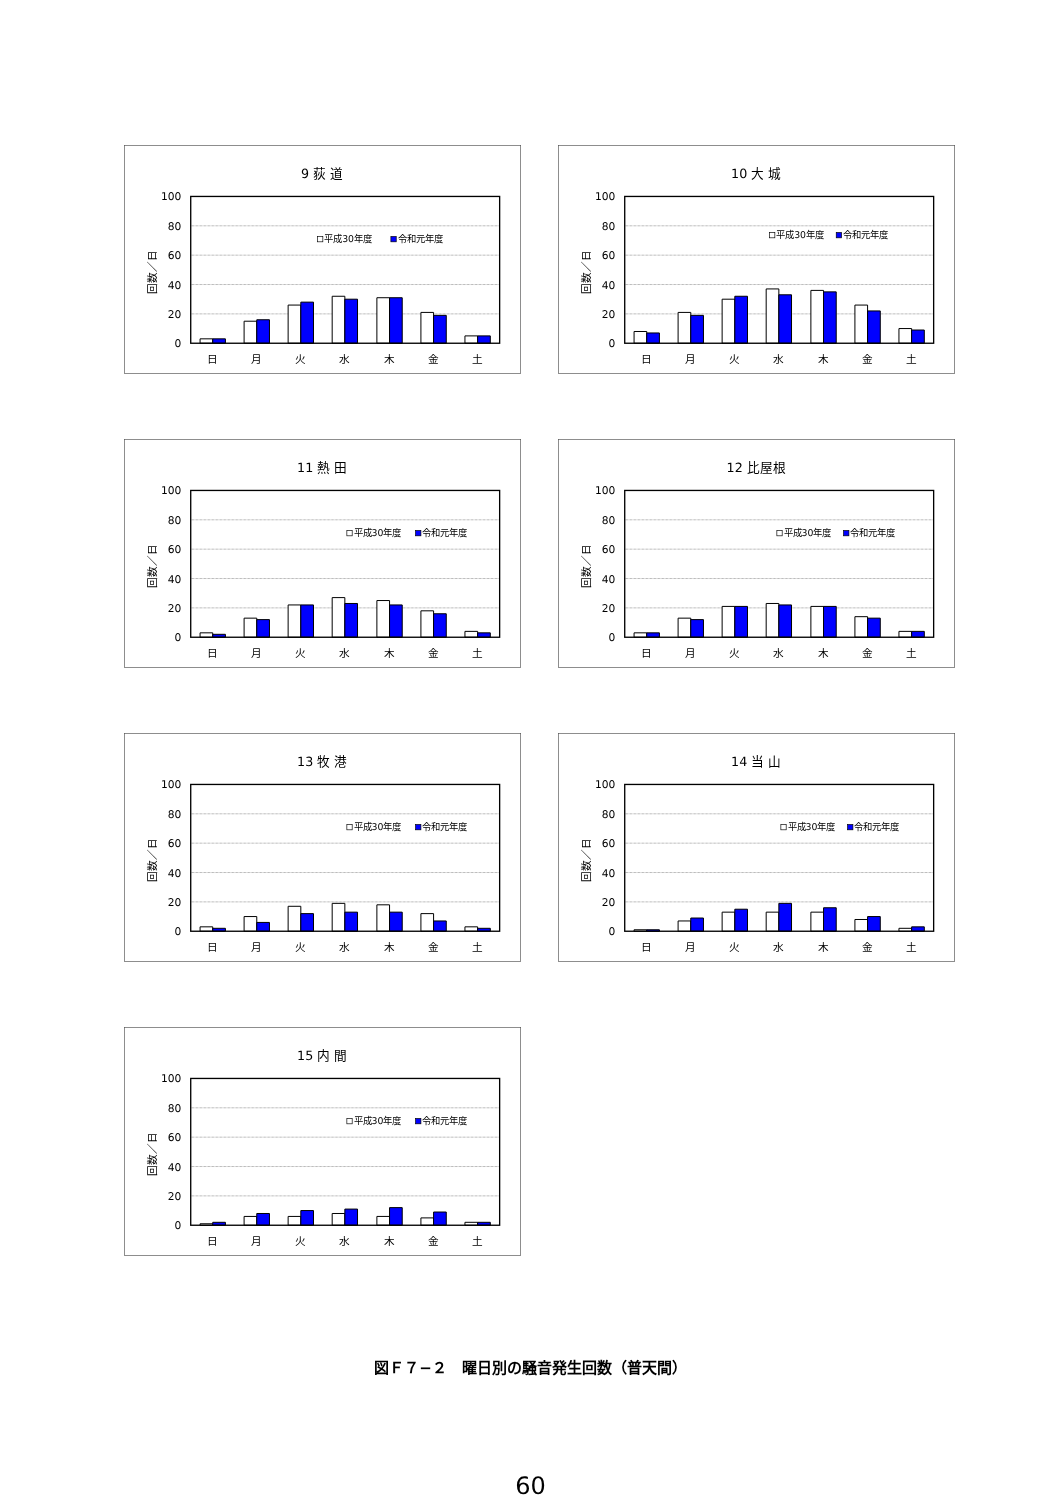9 荻 道
100
80
60
40
20
0
回数／日
平成30年度
令和元年度
日
月
火
水
木
金
土
10 大 城
100
80
60
40
20
0
回数／日
平成30年度
令和元年度
日
月
火
水
木
金
土
11 熱 田
100
80
60
40
20
0
回数／日
平成30年度
令和元年度
日
月
火
水
木
金
土
12 比屋根
100
80
60
40
20
0
回数／日
平成30年度
令和元年度
日
月
火
水
木
金
土
13 牧 港
100
80
60
40
20
0
回数／日
平成30年度
令和元年度
日
月
火
水
木
金
土
14 当 山
100
80
60
40
20
0
回数／日
平成30年度
令和元年度
日
月
火
水
木
金
土
15 内 間
100
80
60
40
20
0
回数／日
平成30年度
令和元年度
日
月
火
水
木
金
土
図Ｆ７−２　曜日別の騒音発生回数（普天間）
60